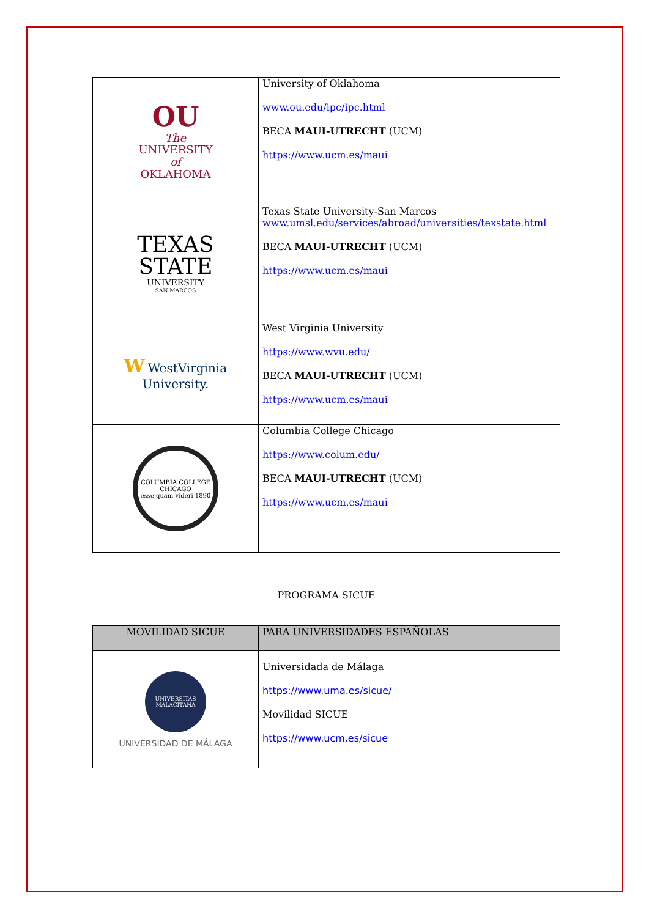| OU The UNIVERSITY of OKLAHOMA | University of Oklahoma www.ou.edu/ipc/ipc.html BECA MAUI-UTRECHT (UCM) https://www.ucm.es/maui |
| TEXAS STATE UNIVERSITY SAN MARCOS | Texas State University-San Marcos www.umsl.edu/services/abroad/universities/texstate.html BECA MAUI-UTRECHT (UCM) https://www.ucm.es/maui |
| W WestVirginia University. | West Virginia University https://www.wvu.edu/ BECA MAUI-UTRECHT (UCM) https://www.ucm.es/maui |
| COLUMBIA COLLEGE CHICAGO esse quam videri 1890 | Columbia College Chicago https://www.colum.edu/ BECA MAUI-UTRECHT (UCM) https://www.ucm.es/maui |
PROGRAMA SICUE
| MOVILIDAD SICUE | PARA UNIVERSIDADES ESPAÑOLAS |
| --- | --- |
| UNIVERSITAS MALACITANA UNIVERSIDAD DE MÁLAGA | Universidada de Málaga https://www.uma.es/sicue/ Movilidad SICUE https://www.ucm.es/sicue |